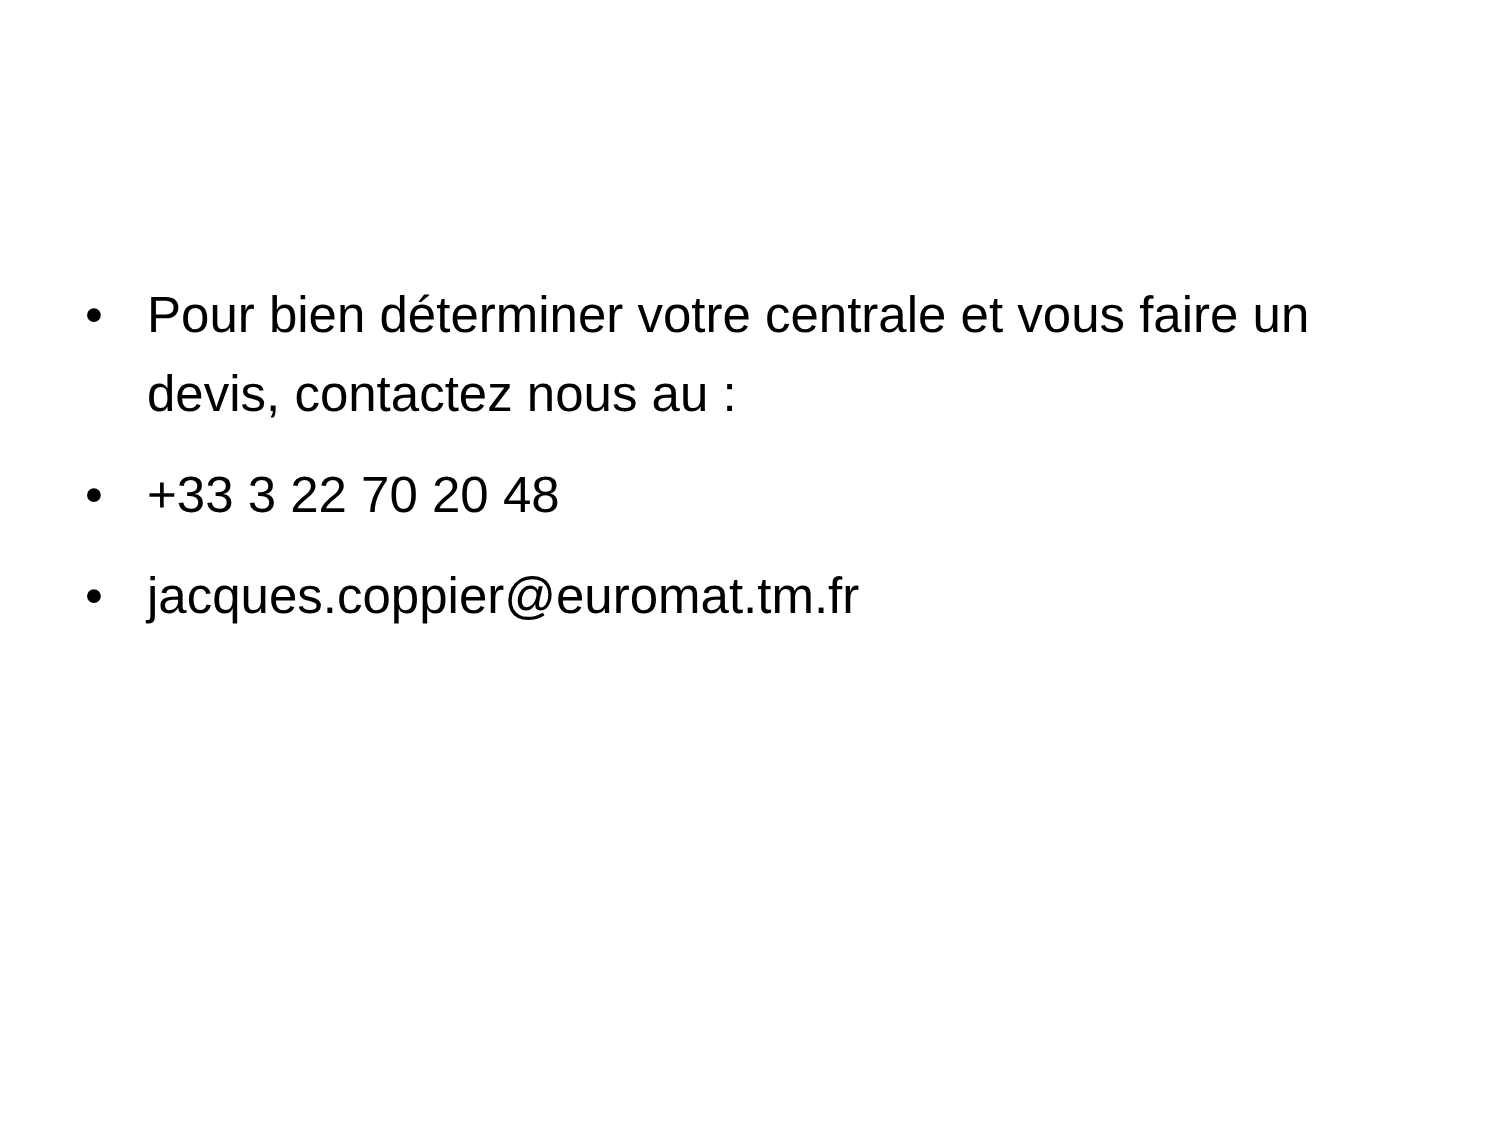• Pour bien déterminer votre centrale et vous faire un devis, contactez nous au :
• +33 3 22 70 20 48
• jacques.coppier@euromat.tm.fr